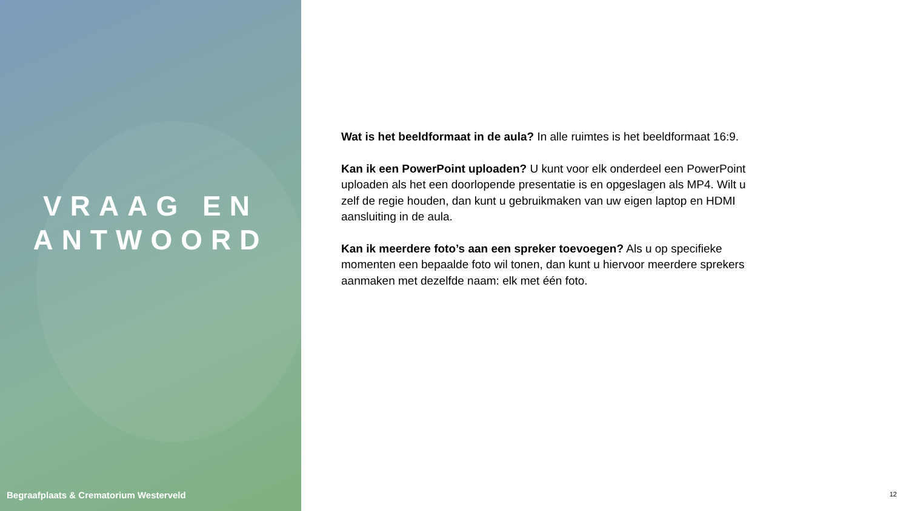VRAAG EN
ANTWOORD
Begraafplaats & Crematorium Westerveld
Wat is het beeldformaat in de aula? In alle ruimtes is het beeldformaat 16:9.
Kan ik een PowerPoint uploaden? U kunt voor elk onderdeel een PowerPoint uploaden als het een doorlopende presentatie is en opgeslagen als MP4. Wilt u zelf de regie houden, dan kunt u gebruikmaken van uw eigen laptop en HDMI aansluiting in de aula.
Kan ik meerdere foto’s aan een spreker toevoegen? Als u op specifieke momenten een bepaalde foto wil tonen, dan kunt u hiervoor meerdere sprekers aanmaken met dezelfde naam: elk met één foto.
12